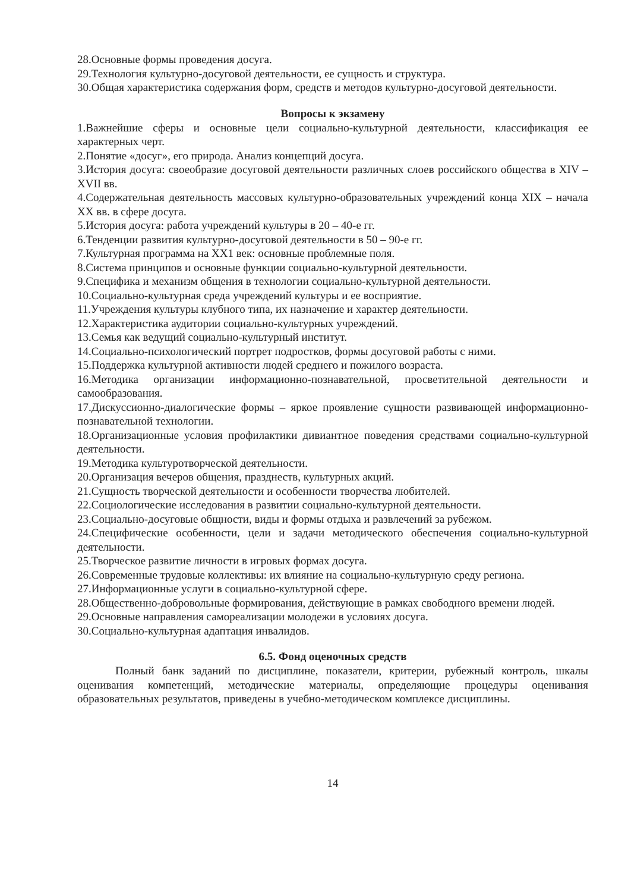28.Основные формы проведения досуга.
29.Технология культурно-досуговой деятельности, ее сущность и структура.
30.Общая характеристика содержания форм, средств и методов культурно-досуговой деятельности.
Вопросы к экзамену
1.Важнейшие сферы и основные цели социально-культурной деятельности, классификация ее характерных черт.
2.Понятие «досуг», его природа. Анализ концепций досуга.
3.История досуга: своеобразие досуговой деятельности различных слоев российского общества в XIV – XVII вв.
4.Содержательная деятельность массовых культурно-образовательных учреждений конца XIX – начала XX вв. в сфере досуга.
5.История досуга: работа учреждений культуры в 20 – 40-е гг.
6.Тенденции развития культурно-досуговой деятельности в 50 – 90-е гг.
7.Культурная программа на XX1 век: основные проблемные поля.
8.Система принципов и основные функции социально-культурной деятельности.
9.Специфика и механизм общения в технологии социально-культурной деятельности.
10.Социально-культурная среда учреждений культуры и ее восприятие.
11.Учреждения культуры клубного типа, их назначение и характер деятельности.
12.Характеристика аудитории социально-культурных учреждений.
13.Семья как ведущий социально-культурный институт.
14.Социально-психологический портрет подростков, формы досуговой работы с ними.
15.Поддержка культурной активности людей среднего и пожилого возраста.
16.Методика организации информационно-познавательной, просветительной деятельности и самообразования.
17.Дискуссионно-диалогические формы – яркое проявление сущности развивающей информационно-познавательной технологии.
18.Организационные условия профилактики дивиантное поведения средствами социально-культурной деятельности.
19.Методика культуротворческой деятельности.
20.Организация вечеров общения, празднеств, культурных акций.
21.Сущность творческой деятельности и особенности творчества любителей.
22.Социологические исследования в развитии социально-культурной деятельности.
23.Социально-досуговые общности, виды и формы отдыха и развлечений за рубежом.
24.Специфические особенности, цели и задачи методического обеспечения социально-культурной деятельности.
25.Творческое развитие личности в игровых формах досуга.
26.Современные трудовые коллективы: их влияние на социально-культурную среду региона.
27.Информационные услуги в социально-культурной сфере.
28.Общественно-добровольные формирования, действующие в рамках свободного времени людей.
29.Основные направления самореализации молодежи в условиях досуга.
30.Социально-культурная адаптация инвалидов.
6.5. Фонд оценочных средств
Полный банк заданий по дисциплине, показатели, критерии, рубежный контроль, шкалы оценивания компетенций, методические материалы, определяющие процедуры оценивания образовательных результатов, приведены в учебно-методическом комплексе дисциплины.
14